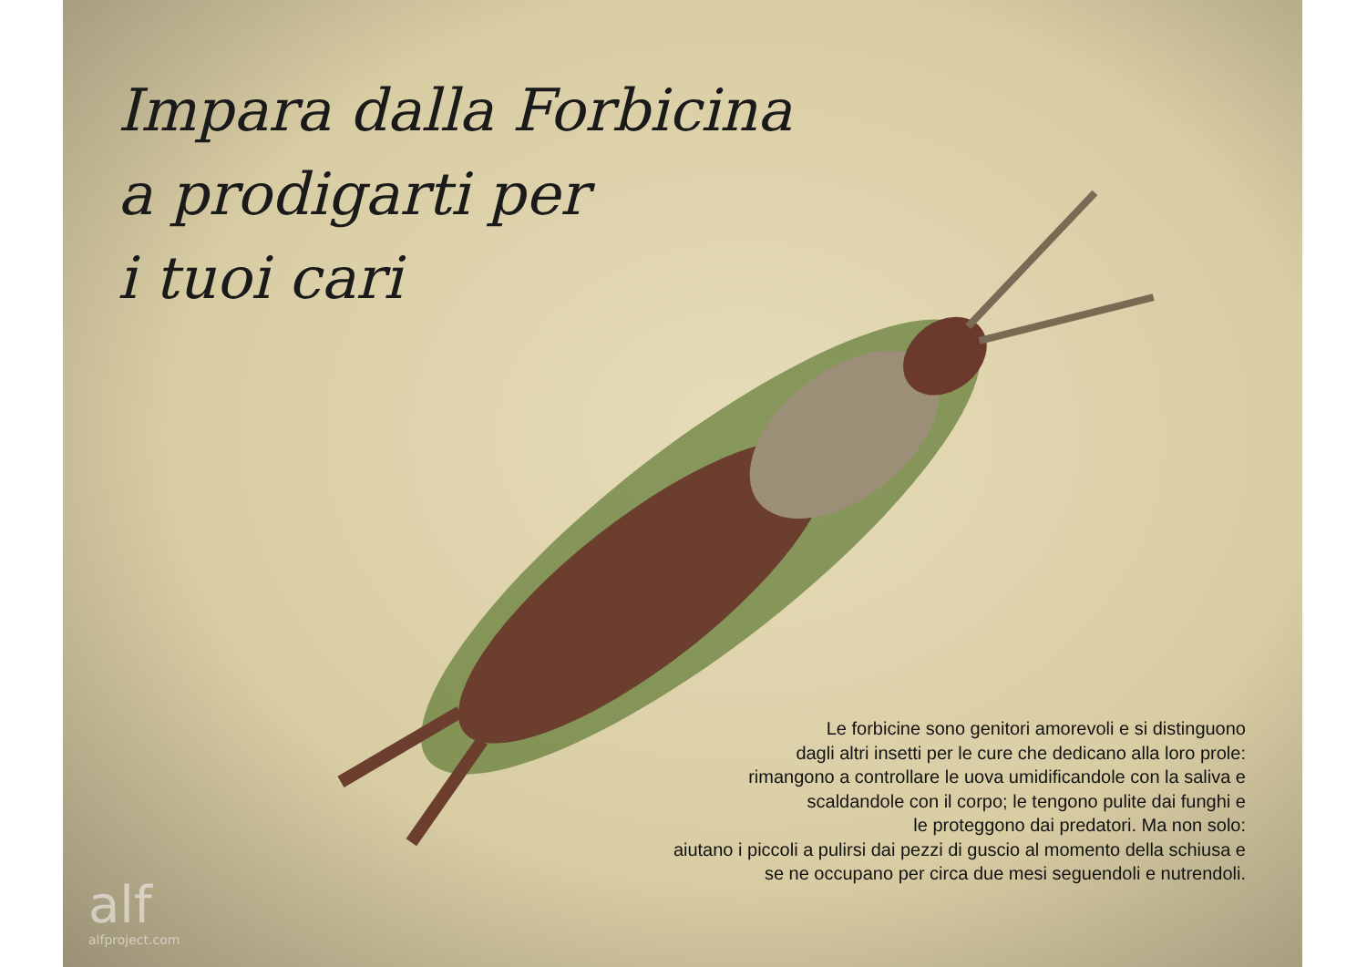Impara dalla Forbicina
a prodigarti per
i tuoi cari
Le forbicine sono genitori amorevoli e si distinguono
dagli altri insetti per le cure che dedicano alla loro prole:
rimangono a controllare le uova umidificandole con la saliva e
scaldandole con il corpo; le tengono pulite dai funghi e
le proteggono dai predatori. Ma non solo:
aiutano i piccoli a pulirsi dai pezzi di guscio al momento della schiusa e
se ne occupano per circa due mesi seguendoli e nutrendoli.
alf
alfproject.com